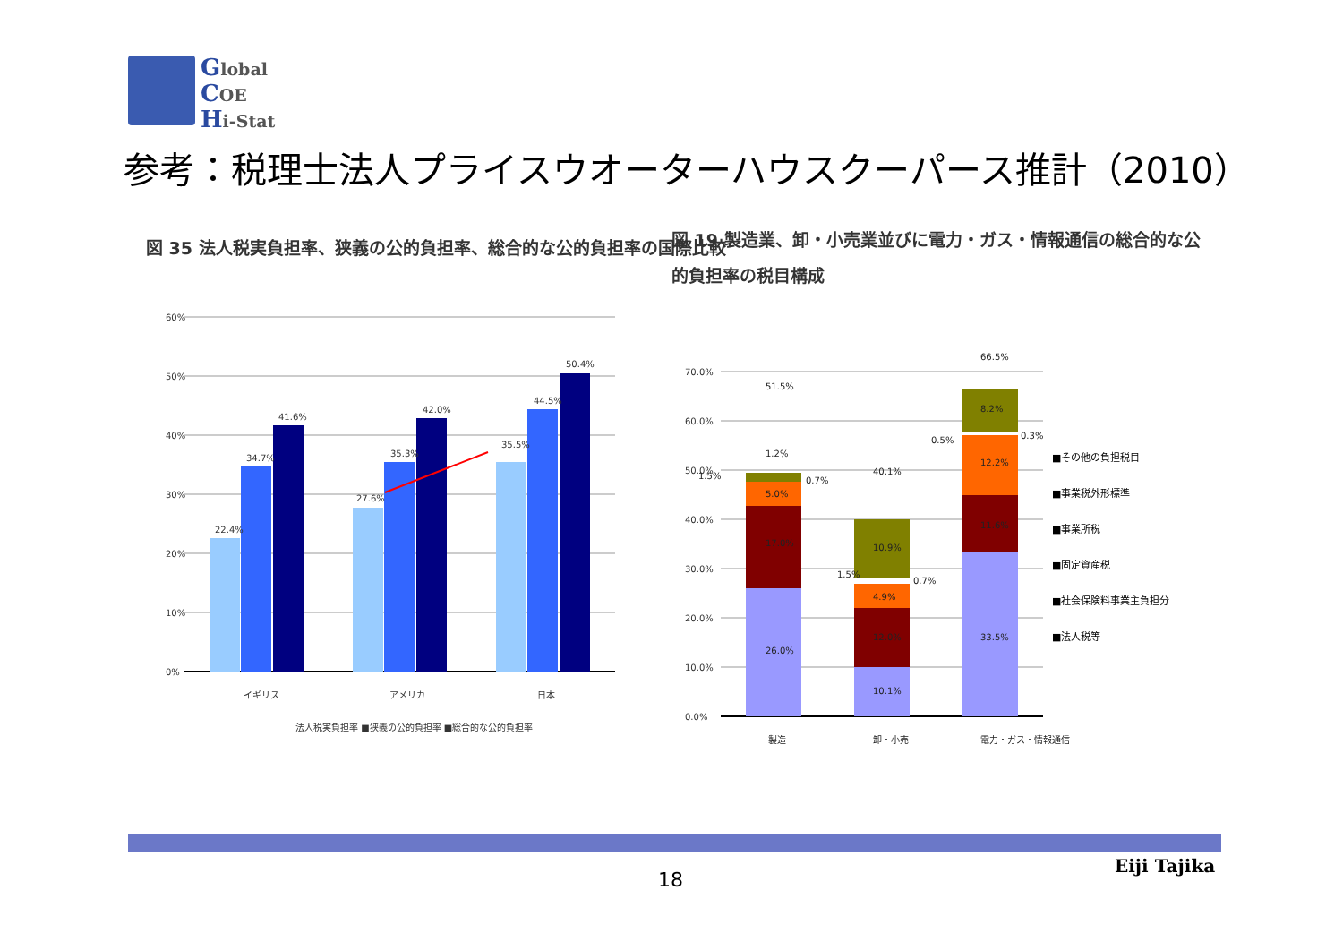Global
COE
Hi-Stat
参考：税理士法人プライスウオーターハウスクーパース推計（2010）
図 35 法人税実負担率、狭義の公的負担率、総合的な公的負担率の国際比較
60%
50%
40%
30%
20%
10%
0%
22.4%
34.7%
41.6%
27.6%
35.3%
42.0%
35.5%
44.5%
50.4%
イギリス
アメリカ
日本
法人税実負担率 ■狭義の公的負担率 ■総合的な公的負担率
図 19 製造業、卸・小売業並びに電力・ガス・情報通信の総合的な公的負担率の税目構成
70.0%
60.0%
50.0%
40.0%
30.0%
20.0%
10.0%
0.0%
26.0%
17.0%
5.0%
1.2%
51.5%
1.5%
0.7%
10.1%
12.0%
4.9%
10.9%
40.1%
1.5%
0.7%
33.5%
11.6%
12.2%
8.2%
66.5%
0.5%
0.3%
製造
卸・小売
電力・ガス・情報通信
■その他の負担税目
■事業税外形標準
■事業所税
■固定資産税
■社会保険料事業主負担分
■法人税等
18
Eiji Tajika